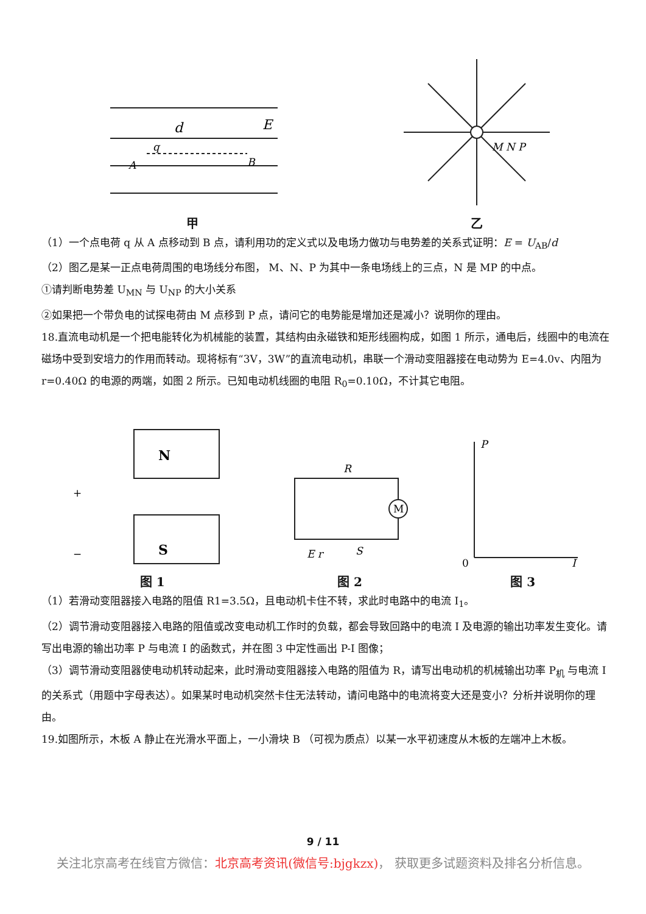d
E
A
B
q
甲
M N P
乙
（1）一个点电荷 q 从 A 点移动到 B 点，请利用功的定义式以及电场力做功与电势差的关系式证明：E = U<sub>AB</sub>/d
（2）图乙是某一正点电荷周围的电场线分布图， M、N、P 为其中一条电场线上的三点，N 是 MP 的中点。
①请判断电势差 U<sub>MN</sub> 与 U<sub>NP</sub> 的大小关系
②如果把一个带负电的试探电荷由 M 点移到 P 点，请问它的电势能是增加还是减小？说明你的理由。
18.直流电动机是一个把电能转化为机械能的装置，其结构由永磁铁和矩形线圈构成，如图 1 所示，通电后，线圈中的电流在磁场中受到安培力的作用而转动。现将标有“3V，3W”的直流电动机，串联一个滑动变阻器接在电动势为 E=4.0v、内阻为 r=0.40Ω 的电源的两端，如图 2 所示。已知电动机线圈的电阻 R<sub>0</sub>=0.10Ω，不计其它电阻。
N
S
+
−
图 1
M
R
E r
S
图 2
P
0
I
图 3
（1）若滑动变阻器接入电路的阻值 R1=3.5Ω，且电动机卡住不转，求此时电路中的电流 I<sub>1</sub>。
（2）调节滑动变阻器接入电路的阻值或改变电动机工作时的负载，都会导致回路中的电流 I 及电源的输出功率发生变化。请写出电源的输出功率 P 与电流 I 的函数式，并在图 3 中定性画出 P-I 图像；
（3）调节滑动变阻器使电动机转动起来，此时滑动变阻器接入电路的阻值为 R，请写出电动机的机械输出功率 P<sub>机</sub> 与电流 I 的关系式（用题中字母表达）。如果某时电动机突然卡住无法转动，请问电路中的电流将变大还是变小？分析并说明你的理由。
19.如图所示，木板 A 静止在光滑水平面上，一小滑块 B （可视为质点）以某一水平初速度从木板的左端冲上木板。
9 / 11
关注北京高考在线官方微信：北京高考资讯(微信号:bjgkzx)， 获取更多试题资料及排名分析信息。